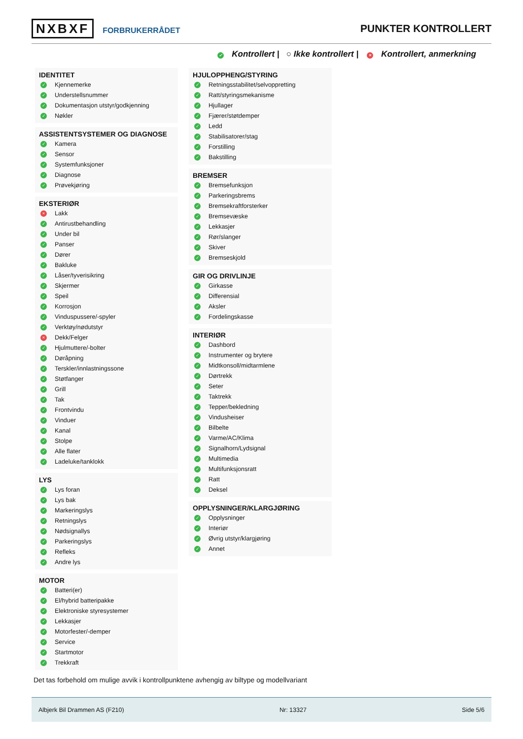NXBXF FORBRUKERRÅDET
PUNKTER KONTROLLERT
✓ Kontrollert | ○ Ikke kontrollert | × Kontrollert, anmerkning
IDENTITET
✓ Kjennemerke
✓ Understellsnummer
✓ Dokumentasjon utstyr/godkjenning
✓ Nøkler
ASSISTENTSYSTEMER OG DIAGNOSE
✓ Kamera
✓ Sensor
✓ Systemfunksjoner
✓ Diagnose
✓ Prøvekjøring
EKSTERIØR
× Lakk
✓ Antirustbehandling
✓ Under bil
✓ Panser
✓ Dører
✓ Bakluke
✓ Låser/tyverisikring
✓ Skjermer
✓ Speil
✓ Korrosjon
✓ Vinduspussere/-spyler
✓ Verktøy/nødutstyr
× Dekk/Felger
✓ Hjulmuttere/-bolter
✓ Døråpning
✓ Terskler/innlastningssone
✓ Støtfanger
✓ Grill
✓ Tak
✓ Frontvindu
✓ Vinduer
✓ Kanal
✓ Stolpe
✓ Alle flater
✓ Ladeluke/tanklokk
LYS
✓ Lys foran
✓ Lys bak
✓ Markeringslys
✓ Retningslys
✓ Nødsignallys
✓ Parkeringslys
✓ Refleks
✓ Andre lys
MOTOR
✓ Batteri(er)
✓ El/hybrid batteripakke
✓ Elektroniske styresystemer
✓ Lekkasjer
✓ Motorfester/-demper
✓ Service
✓ Startmotor
✓ Trekkraft
HJULOPPHENG/STYRING
✓ Retningsstabilitet/selvoppretting
✓ Ratt/styringsmekanisme
✓ Hjullager
✓ Fjærer/støtdemper
✓ Ledd
✓ Stabilisatorer/stag
✓ Forstilling
✓ Bakstilling
BREMSER
✓ Bremsefunksjon
✓ Parkeringsbrems
✓ Bremsekraftforsterker
✓ Bremsevæske
✓ Lekkasjer
✓ Rør/slanger
✓ Skiver
✓ Bremseskjold
GIR OG DRIVLINJE
✓ Girkasse
✓ Differensial
✓ Aksler
✓ Fordelingskasse
INTERIØR
✓ Dashbord
✓ Instrumenter og brytere
✓ Midtkonsoll/midtarmlene
✓ Dørtrekk
✓ Seter
✓ Taktrekk
✓ Tepper/bekledning
✓ Vindusheiser
✓ Bilbelte
✓ Varme/AC/Klima
✓ Signalhorn/Lydsignal
✓ Multimedia
✓ Multifunksjonsratt
✓ Ratt
✓ Deksel
OPPLYSNINGER/KLARGJØRING
✓ Opplysninger
✓ Interiør
✓ Øvrig utstyr/klargjøring
✓ Annet
Det tas forbehold om mulige avvik i kontrollpunktene avhengig av biltype og modellvariant
Albjerk Bil Drammen AS (F210) Nr: 13327 Side 5/6